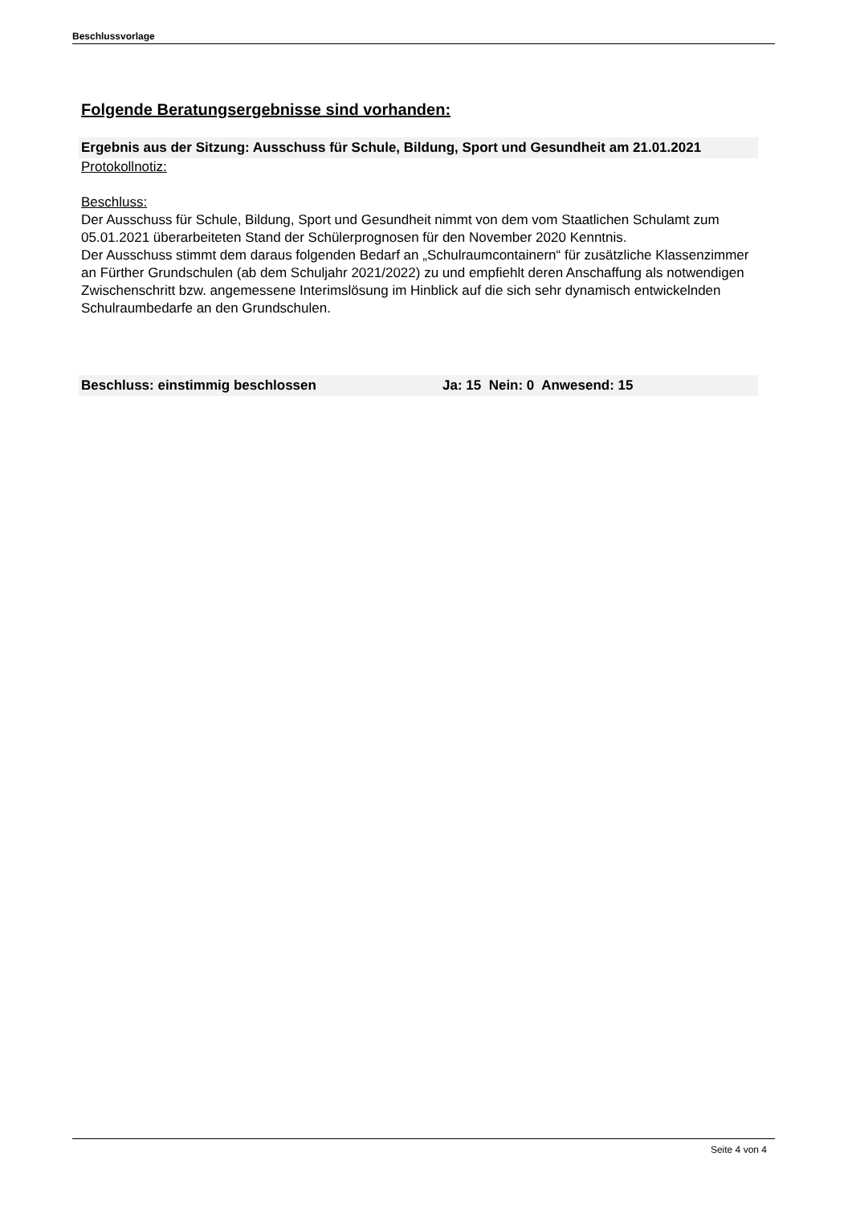Beschlussvorlage
Folgende Beratungsergebnisse sind vorhanden:
Ergebnis aus der Sitzung: Ausschuss für Schule, Bildung, Sport und Gesundheit am 21.01.2021
Protokollnotiz:
Beschluss:
Der Ausschuss für Schule, Bildung, Sport und Gesundheit nimmt von dem vom Staatlichen Schulamt zum 05.01.2021 überarbeiteten Stand der Schülerprognosen für den November 2020 Kenntnis.
Der Ausschuss stimmt dem daraus folgenden Bedarf an „Schulraumcontainern“ für zusätzliche Klassenzimmer an Fürther Grundschulen (ab dem Schuljahr 2021/2022) zu und empfiehlt deren Anschaffung als notwendigen Zwischenschritt bzw. angemessene Interimslösung im Hinblick auf die sich sehr dynamisch entwickelnden Schulraumbedarfe an den Grundschulen.
Beschluss: einstimmig beschlossen Ja: 15 Nein: 0 Anwesend: 15
Seite 4 von 4